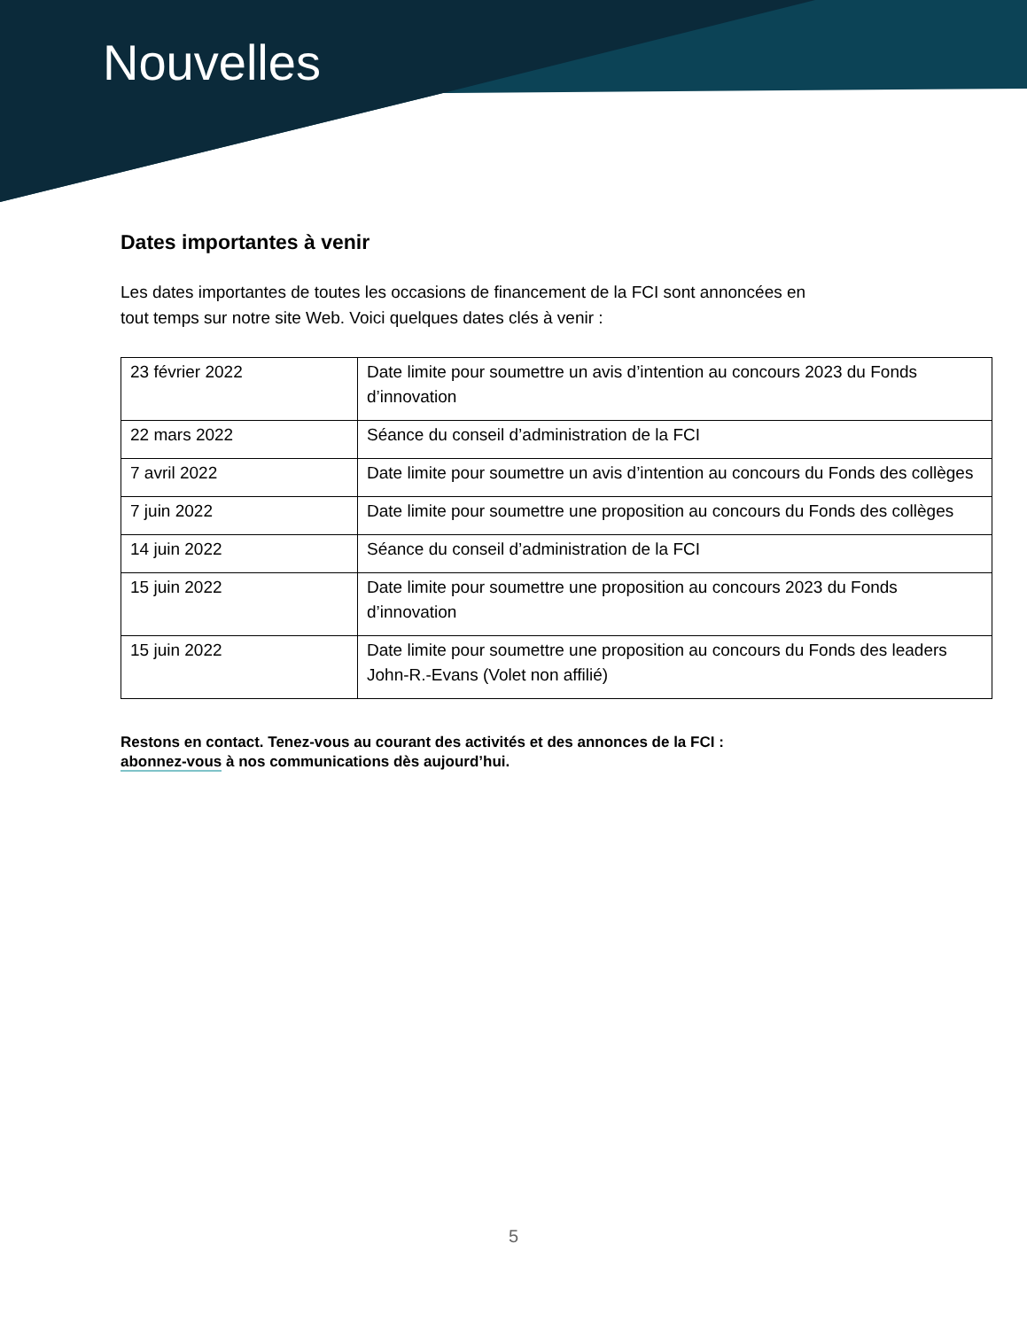Nouvelles
Dates importantes à venir
Les dates importantes de toutes les occasions de financement de la FCI sont annoncées en
tout temps sur notre site Web. Voici quelques dates clés à venir :
| 23 février 2022 | Date limite pour soumettre un avis d’intention au concours 2023 du Fonds d’innovation |
| 22 mars 2022 | Séance du conseil d’administration de la FCI |
| 7 avril 2022 | Date limite pour soumettre un avis d’intention au concours du Fonds des collèges |
| 7 juin 2022 | Date limite pour soumettre une proposition au concours du Fonds des collèges |
| 14 juin 2022 | Séance du conseil d’administration de la FCI |
| 15 juin 2022 | Date limite pour soumettre une proposition au concours 2023 du Fonds d’innovation |
| 15 juin 2022 | Date limite pour soumettre une proposition au concours du Fonds des leaders John-R.-Evans (Volet non affilié) |
Restons en contact. Tenez-vous au courant des activités et des annonces de la FCI :
abonnez-vous à nos communications dès aujourd’hui.
5